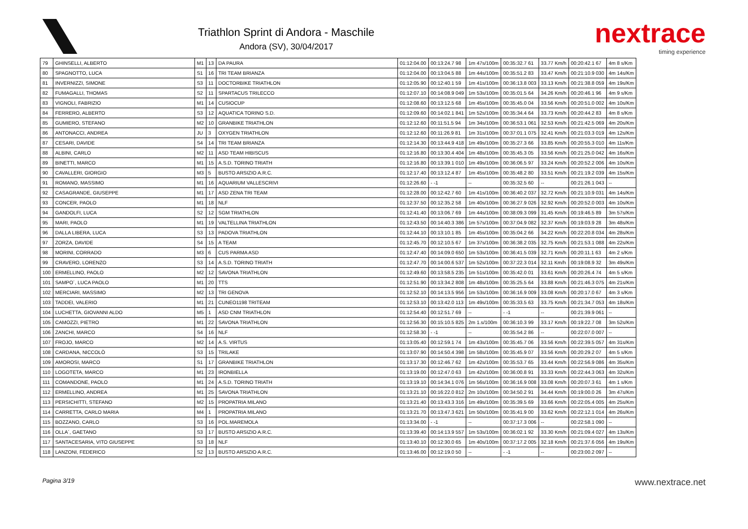Triathlon Sprint di Andora - Maschile
Andora (SV), 30/04/2017
nextrace
timing experience
| 79 | GHINSELLI, ALBERTO | M1 | 13 | DA PAURA | 01:12:04.00 | 00:13:24.7 98 | 1m 47s/100m | 00:35:32.7 61 | 33.77 Km/h | 00:20:42.1 67 | 4m 8 s/Km |
| 80 | SPAGNOTTO, LUCA | S1 | 16 | TRI TEAM BRIANZA | 01:12:04.00 | 00:13:04.5 88 | 1m 44s/100m | 00:35:51.2 83 | 33.47 Km/h | 00:21:10.9 030 | 4m 14s/Km |
| 81 | INVERNIZZI, SIMONE | S3 | 11 | DOCTORBIKE TRIATHLON | 01:12:05.90 | 00:12:40.1 59 | 1m 41s/100m | 00:36:13.8 003 | 33.13 Km/h | 00:21:38.8 059 | 4m 19s/Km |
| 82 | FUMAGALLI, THOMAS | S2 | 11 | SPARTACUS TRILECCO | 01:12:07.10 | 00:14:08.9 049 | 1m 53s/100m | 00:35:01.5 64 | 34.26 Km/h | 00:20:46.1 96 | 4m 9 s/Km |
| 83 | VIGNOLI, FABRIZIO | M1 | 14 | CUSIOCUP | 01:12:08.60 | 00:13:12.5 68 | 1m 45s/100m | 00:35:45.0 04 | 33.56 Km/h | 00:20:51.0 002 | 4m 10s/Km |
| 84 | FERRERO, ALBERTO | S3 | 12 | AQUATICA TORINO S.D. | 01:12:09.60 | 00:14:02.1 841 | 1m 52s/100m | 00:35:34.4 64 | 33.73 Km/h | 00:20:44.2 83 | 4m 8 s/Km |
| 85 | GUMIERO, STEFANO | M2 | 10 | GRANBIKE TRIATHLON | 01:12:12.60 | 00:11:51.5 94 | 1m 34s/100m | 00:36:53.1 061 | 32.53 Km/h | 00:21:42.5 069 | 4m 20s/Km |
| 86 | ANTONACCI, ANDREA | JU | 3 | OXYGEN TRIATHLON | 01:12:12.60 | 00:11:26.9 81 | 1m 31s/100m | 00:37:01.1 075 | 32.41 Km/h | 00:21:03.3 019 | 4m 12s/Km |
| 87 | CESARI, DAVIDE | S4 | 14 | TRI TEAM BRIANZA | 01:12:14.30 | 00:13:44.9 418 | 1m 49s/100m | 00:35:27.3 66 | 33.85 Km/h | 00:20:55.3 010 | 4m 11s/Km |
| 88 | ALBINI, CARLO | M2 | 11 | ASD TEAM HIBISCUS | 01:12:16.80 | 00:13:30.4 404 | 1m 48s/100m | 00:35:45.3 05 | 33.56 Km/h | 00:21:25.0 042 | 4m 16s/Km |
| 89 | BINETTI, MARCO | M1 | 15 | A.S.D. TORINO TRIATH | 01:12:16.80 | 00:13:39.1 010 | 1m 49s/100m | 00:36:06.5 97 | 33.24 Km/h | 00:20:52.2 006 | 4m 10s/Km |
| 90 | CAVALLERI, GIORGIO | M3 | 5 | BUSTO ARSIZIO A.R.C. | 01:12:17.40 | 00:13:12.4 87 | 1m 45s/100m | 00:35:48.2 80 | 33.51 Km/h | 00:21:19.2 039 | 4m 15s/Km |
| 91 | ROMANO, MASSIMO | M1 | 16 | AQUARIUM VALLESCRIVI | 01:12:26.60 | - -1 | -- | 00:35:32.5 60 | -- | 00:21:26.1 043 | -- |
| 92 | CASAGRANDE, GIUSEPPE | M1 | 17 | ASD ZENA TRI TEAM | 01:12:28.00 | 00:12:42.7 60 | 1m 41s/100m | 00:36:40.2 037 | 32.72 Km/h | 00:21:10.9 031 | 4m 14s/Km |
| 93 | CONCER, PAOLO | M1 | 18 | NLF | 01:12:37.50 | 00:12:35.2 58 | 1m 40s/100m | 00:36:27.9 026 | 32.92 Km/h | 00:20:52.0 003 | 4m 10s/Km |
| 94 | GANDOLFI, LUCA | S2 | 12 | SGM TRIATHLON | 01:12:41.40 | 00:13:06.7 69 | 1m 44s/100m | 00:38:09.3 099 | 31.45 Km/h | 00:19:46.5 89 | 3m 57s/Km |
| 95 | MARI, PAOLO | M1 | 19 | VALTELLINA TRIATHLON | 01:12:43.50 | 00:14:40.3 386 | 1m 57s/100m | 00:37:04.9 082 | 32.37 Km/h | 00:19:03.9 28 | 3m 48s/Km |
| 96 | DALLA LIBERA, LUCA | S3 | 13 | PADOVA TRIATHLON | 01:12:44.10 | 00:13:10.1 85 | 1m 45s/100m | 00:35:04.2 66 | 34.22 Km/h | 00:22:20.8 034 | 4m 28s/Km |
| 97 | ZORZA, DAVIDE | S4 | 15 | A TEAM | 01:12:45.70 | 00:12:10.5 67 | 1m 37s/100m | 00:36:38.2 035 | 32.75 Km/h | 00:21:53.1 088 | 4m 22s/Km |
| 98 | MORINI, CORRADO | M3 | 6 | CUS PARMA ASD | 01:12:47.40 | 00:14:09.0 650 | 1m 53s/100m | 00:36:41.5 039 | 32.71 Km/h | 00:20:11.1 63 | 4m 2 s/Km |
| 99 | CRAVERO, LORENZO | S3 | 14 | A.S.D. TORINO TRIATH | 01:12:47.70 | 00:14:00.6 537 | 1m 52s/100m | 00:37:22.3 014 | 32.11 Km/h | 00:19:08.9 32 | 3m 49s/Km |
| 100 | ERMELLINO, PAOLO | M2 | 12 | SAVONA TRIATHLON | 01:12:49.60 | 00:13:58.5 235 | 1m 51s/100m | 00:35:42.0 01 | 33.61 Km/h | 00:20:26.4 74 | 4m 5 s/Km |
| 101 | SAMPO´, LUCA PAOLO | M1 | 20 | TTS | 01:12:51.90 | 00:13:34.2 808 | 1m 48s/100m | 00:35:25.5 64 | 33.88 Km/h | 00:21:46.3 075 | 4m 21s/Km |
| 102 | MERCIARI, MASSIMO | M2 | 13 | TRI GENOVA | 01:12:52.10 | 00:14:13.5 956 | 1m 53s/100m | 00:36:16.9 009 | 33.08 Km/h | 00:20:17.0 67 | 4m 3 s/Km |
| 103 | TADDEI, VALERIO | M1 | 21 | CUNEO1198 TRITEAM | 01:12:53.10 | 00:13:42.0 113 | 1m 49s/100m | 00:35:33.5 63 | 33.75 Km/h | 00:21:34.7 053 | 4m 18s/Km |
| 104 | LUCHETTA, GIOVANNI ALDO | M5 | 1 | ASD CNM TRIATHLON | 01:12:54.40 | 00:12:51.7 69 | -- | - -1 | -- | 00:21:39.9 061 | -- |
| 105 | CAMOZZI, PIETRO | M1 | 22 | SAVONA TRIATHLON | 01:12:56.30 | 00:15:10.5 825 | 2m 1.s/100m | 00:36:10.3 99 | 33.17 Km/h | 00:19:22.7 08 | 3m 52s/Km |
| 106 | ZANCHI, MARCO | S4 | 16 | NLF | 01:12:58.30 | - -1 | -- | 00:35:54.2 86 | -- | 00:22:07.0 007 | -- |
| 107 | FROJO, MARCO | M2 | 14 | A.S. VIRTUS | 01:13:05.40 | 00:12:59.1 74 | 1m 43s/100m | 00:35:45.7 06 | 33.56 Km/h | 00:22:39.5 057 | 4m 31s/Km |
| 108 | CARDANA, NICCOLÒ | S3 | 15 | TRILAKE | 01:13:07.90 | 00:14:50.4 398 | 1m 58s/100m | 00:35:45.9 07 | 33.56 Km/h | 00:20:29.2 07 | 4m 5 s/Km |
| 109 | AMOROSI, MARCO | S1 | 17 | GRANBIKE TRIATHLON | 01:13:17.30 | 00:12:46.7 62 | 1m 42s/100m | 00:35:53.7 65 | 33.44 Km/h | 00:22:56.9 086 | 4m 35s/Km |
| 110 | LOGOTETA, MARCO | M1 | 23 | IRONBIELLA | 01:13:19.00 | 00:12:47.0 63 | 1m 42s/100m | 00:36:00.8 91 | 33.33 Km/h | 00:22:44.3 063 | 4m 32s/Km |
| 111 | COMANDONE, PAOLO | M1 | 24 | A.S.D. TORINO TRIATH | 01:13:19.10 | 00:14:34.1 076 | 1m 56s/100m | 00:36:16.9 008 | 33.08 Km/h | 00:20:07.3 61 | 4m 1 s/Km |
| 112 | ERMELLINO, ANDREA | M1 | 25 | SAVONA TRIATHLON | 01:13:21.10 | 00:16:22.0 812 | 2m 10s/100m | 00:34:50.2 91 | 34.44 Km/h | 00:19:00.0 26 | 3m 47s/Km |
| 113 | PERSICHITTI, STEFANO | M2 | 15 | PROPATRIA MILANO | 01:13:21.40 | 00:13:43.3 316 | 1m 49s/100m | 00:35:39.5 69 | 33.66 Km/h | 00:22:05.4 005 | 4m 25s/Km |
| 114 | CARRETTA, CARLO MARIA | M4 | 1 | PROPATRIA MILANO | 01:13:21.70 | 00:13:47.3 621 | 1m 50s/100m | 00:35:41.9 00 | 33.62 Km/h | 00:22:12.1 014 | 4m 26s/Km |
| 115 | BOZZANO, CARLO | S3 | 16 | POL.MAREMOLA | 01:13:34.00 | - -1 | -- | 00:37:17.3 006 | -- | 00:22:58.1 090 | -- |
| 116 | OLLA´, GAETANO | S3 | 17 | BUSTO ARSIZIO A.R.C. | 01:13:39.40 | 00:14:13.9 557 | 1m 53s/100m | 00:36:02.1 92 | 33.30 Km/h | 00:21:09.4 027 | 4m 13s/Km |
| 117 | SANTACESARIA, VITO GIUSEPPE | S3 | 18 | NLF | 01:13:40.10 | 00:12:30.0 65 | 1m 40s/100m | 00:37:17.2 005 | 32.18 Km/h | 00:21:37.6 056 | 4m 19s/Km |
| 118 | LANZONI, FEDERICO | S2 | 13 | BUSTO ARSIZIO A.R.C. | 01:13:46.00 | 00:12:19.0 50 | -- | - -1 | -- | 00:23:00.2 097 | -- |
Pagina 3/19 www.nextrace.net